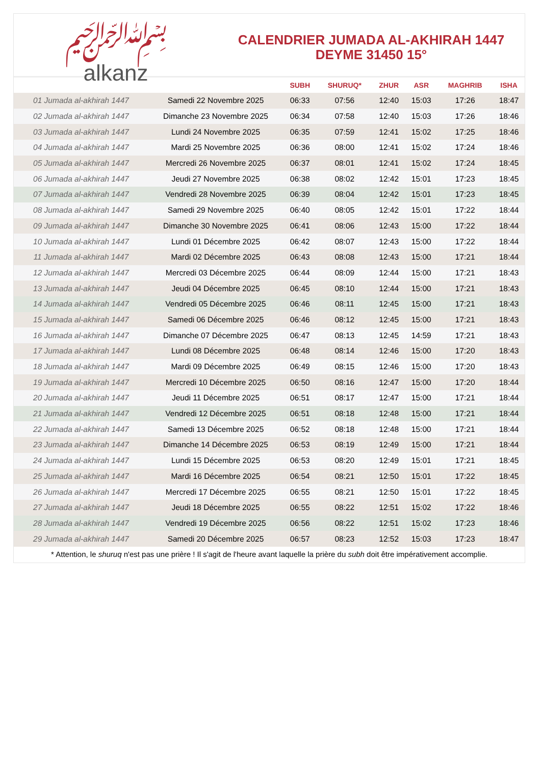﷽
alkanz
CALENDRIER JUMADA AL-AKHIRAH 1447
DEYME 31450 15°
| | | SUBH | SHURUQ* | ZHUR | ASR | MAGHRIB | ISHA |
| --- | --- | --- | --- | --- | --- | --- | --- |
| 01 Jumada al-akhirah 1447 | Samedi 22 Novembre 2025 | 06:33 | 07:56 | 12:40 | 15:03 | 17:26 | 18:47 |
| 02 Jumada al-akhirah 1447 | Dimanche 23 Novembre 2025 | 06:34 | 07:58 | 12:40 | 15:03 | 17:26 | 18:46 |
| 03 Jumada al-akhirah 1447 | Lundi 24 Novembre 2025 | 06:35 | 07:59 | 12:41 | 15:02 | 17:25 | 18:46 |
| 04 Jumada al-akhirah 1447 | Mardi 25 Novembre 2025 | 06:36 | 08:00 | 12:41 | 15:02 | 17:24 | 18:46 |
| 05 Jumada al-akhirah 1447 | Mercredi 26 Novembre 2025 | 06:37 | 08:01 | 12:41 | 15:02 | 17:24 | 18:45 |
| 06 Jumada al-akhirah 1447 | Jeudi 27 Novembre 2025 | 06:38 | 08:02 | 12:42 | 15:01 | 17:23 | 18:45 |
| 07 Jumada al-akhirah 1447 | Vendredi 28 Novembre 2025 | 06:39 | 08:04 | 12:42 | 15:01 | 17:23 | 18:45 |
| 08 Jumada al-akhirah 1447 | Samedi 29 Novembre 2025 | 06:40 | 08:05 | 12:42 | 15:01 | 17:22 | 18:44 |
| 09 Jumada al-akhirah 1447 | Dimanche 30 Novembre 2025 | 06:41 | 08:06 | 12:43 | 15:00 | 17:22 | 18:44 |
| 10 Jumada al-akhirah 1447 | Lundi 01 Décembre 2025 | 06:42 | 08:07 | 12:43 | 15:00 | 17:22 | 18:44 |
| 11 Jumada al-akhirah 1447 | Mardi 02 Décembre 2025 | 06:43 | 08:08 | 12:43 | 15:00 | 17:21 | 18:44 |
| 12 Jumada al-akhirah 1447 | Mercredi 03 Décembre 2025 | 06:44 | 08:09 | 12:44 | 15:00 | 17:21 | 18:43 |
| 13 Jumada al-akhirah 1447 | Jeudi 04 Décembre 2025 | 06:45 | 08:10 | 12:44 | 15:00 | 17:21 | 18:43 |
| 14 Jumada al-akhirah 1447 | Vendredi 05 Décembre 2025 | 06:46 | 08:11 | 12:45 | 15:00 | 17:21 | 18:43 |
| 15 Jumada al-akhirah 1447 | Samedi 06 Décembre 2025 | 06:46 | 08:12 | 12:45 | 15:00 | 17:21 | 18:43 |
| 16 Jumada al-akhirah 1447 | Dimanche 07 Décembre 2025 | 06:47 | 08:13 | 12:45 | 14:59 | 17:21 | 18:43 |
| 17 Jumada al-akhirah 1447 | Lundi 08 Décembre 2025 | 06:48 | 08:14 | 12:46 | 15:00 | 17:20 | 18:43 |
| 18 Jumada al-akhirah 1447 | Mardi 09 Décembre 2025 | 06:49 | 08:15 | 12:46 | 15:00 | 17:20 | 18:43 |
| 19 Jumada al-akhirah 1447 | Mercredi 10 Décembre 2025 | 06:50 | 08:16 | 12:47 | 15:00 | 17:20 | 18:44 |
| 20 Jumada al-akhirah 1447 | Jeudi 11 Décembre 2025 | 06:51 | 08:17 | 12:47 | 15:00 | 17:21 | 18:44 |
| 21 Jumada al-akhirah 1447 | Vendredi 12 Décembre 2025 | 06:51 | 08:18 | 12:48 | 15:00 | 17:21 | 18:44 |
| 22 Jumada al-akhirah 1447 | Samedi 13 Décembre 2025 | 06:52 | 08:18 | 12:48 | 15:00 | 17:21 | 18:44 |
| 23 Jumada al-akhirah 1447 | Dimanche 14 Décembre 2025 | 06:53 | 08:19 | 12:49 | 15:00 | 17:21 | 18:44 |
| 24 Jumada al-akhirah 1447 | Lundi 15 Décembre 2025 | 06:53 | 08:20 | 12:49 | 15:01 | 17:21 | 18:45 |
| 25 Jumada al-akhirah 1447 | Mardi 16 Décembre 2025 | 06:54 | 08:21 | 12:50 | 15:01 | 17:22 | 18:45 |
| 26 Jumada al-akhirah 1447 | Mercredi 17 Décembre 2025 | 06:55 | 08:21 | 12:50 | 15:01 | 17:22 | 18:45 |
| 27 Jumada al-akhirah 1447 | Jeudi 18 Décembre 2025 | 06:55 | 08:22 | 12:51 | 15:02 | 17:22 | 18:46 |
| 28 Jumada al-akhirah 1447 | Vendredi 19 Décembre 2025 | 06:56 | 08:22 | 12:51 | 15:02 | 17:23 | 18:46 |
| 29 Jumada al-akhirah 1447 | Samedi 20 Décembre 2025 | 06:57 | 08:23 | 12:52 | 15:03 | 17:23 | 18:47 |
* Attention, le shuruq n'est pas une prière ! Il s'agit de l'heure avant laquelle la prière du subh doit être impérativement accomplie.